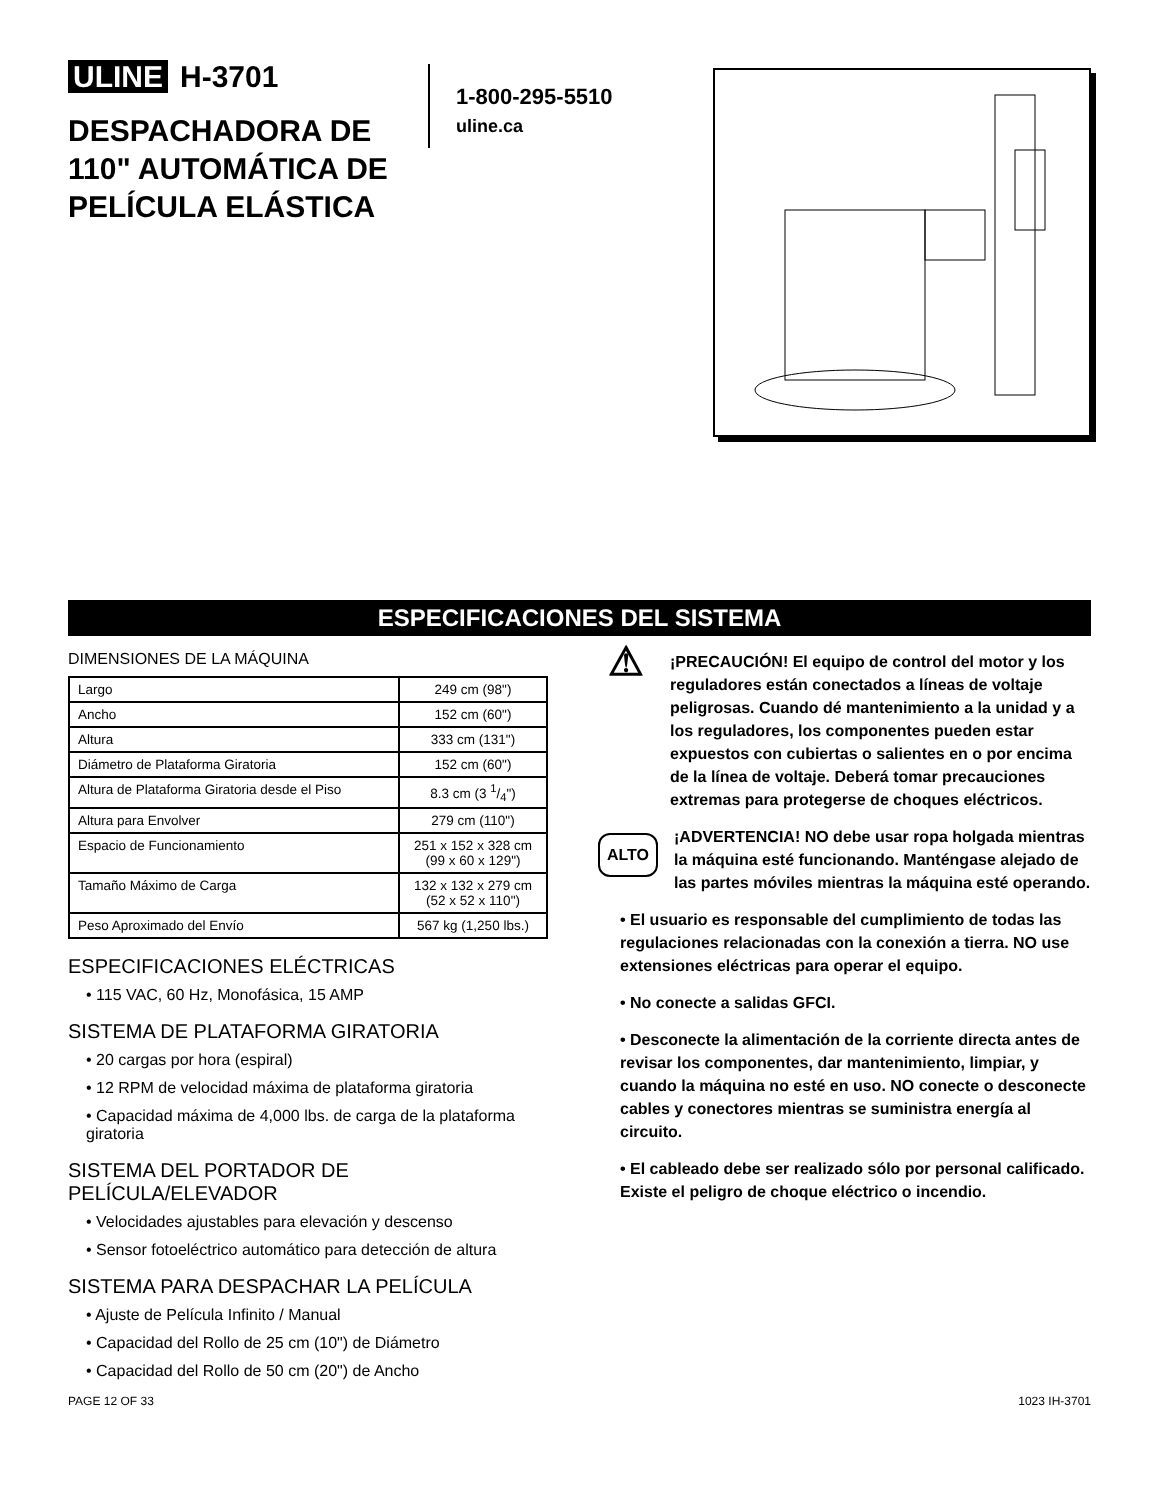ULINE H-3701
DESPACHADORA DE 110" AUTOMÁTICA DE PELÍCULA ELÁSTICA
1-800-295-5510
uline.ca
ESPECIFICACIONES DEL SISTEMA
DIMENSIONES DE LA MÁQUINA
| Largo | 249 cm (98") |
| Ancho | 152 cm (60") |
| Altura | 333 cm (131") |
| Diámetro de Plataforma Giratoria | 152 cm (60") |
| Altura de Plataforma Giratoria desde el Piso | 8.3 cm (3 1/4") |
| Altura para Envolver | 279 cm (110") |
| Espacio de Funcionamiento | 251 x 152 x 328 cm (99 x 60 x 129") |
| Tamaño Máximo de Carga | 132 x 132 x 279 cm (52 x 52 x 110") |
| Peso Aproximado del Envío | 567 kg (1,250 lbs.) |
ESPECIFICACIONES ELÉCTRICAS
• 115 VAC, 60 Hz, Monofásica, 15 AMP
SISTEMA DE PLATAFORMA GIRATORIA
• 20 cargas por hora (espiral)
• 12 RPM de velocidad máxima de plataforma giratoria
• Capacidad máxima de 4,000 lbs. de carga de la plataforma giratoria
SISTEMA DEL PORTADOR DE PELÍCULA/ELEVADOR
• Velocidades ajustables para elevación y descenso
• Sensor fotoeléctrico automático para detección de altura
SISTEMA PARA DESPACHAR LA PELÍCULA
• Ajuste de Película Infinito / Manual
• Capacidad del Rollo de 25 cm (10") de Diámetro
• Capacidad del Rollo de 50 cm (20") de Ancho
⚠
¡PRECAUCIÓN! El equipo de control del motor y los reguladores están conectados a líneas de voltaje peligrosas. Cuando dé mantenimiento a la unidad y a los reguladores, los componentes pueden estar expuestos con cubiertas o salientes en o por encima de la línea de voltaje. Deberá tomar precauciones extremas para protegerse de choques eléctricos.
ALTO
¡ADVERTENCIA! NO debe usar ropa holgada mientras la máquina esté funcionando. Manténgase alejado de las partes móviles mientras la máquina esté operando.
• El usuario es responsable del cumplimiento de todas las regulaciones relacionadas con la conexión a tierra. NO use extensiones eléctricas para operar el equipo.
• No conecte a salidas GFCI.
• Desconecte la alimentación de la corriente directa antes de revisar los componentes, dar mantenimiento, limpiar, y cuando la máquina no esté en uso. NO conecte o desconecte cables y conectores mientras se suministra energía al circuito.
• El cableado debe ser realizado sólo por personal calificado. Existe el peligro de choque eléctrico o incendio.
PAGE 12 OF 33 1023 IH-3701